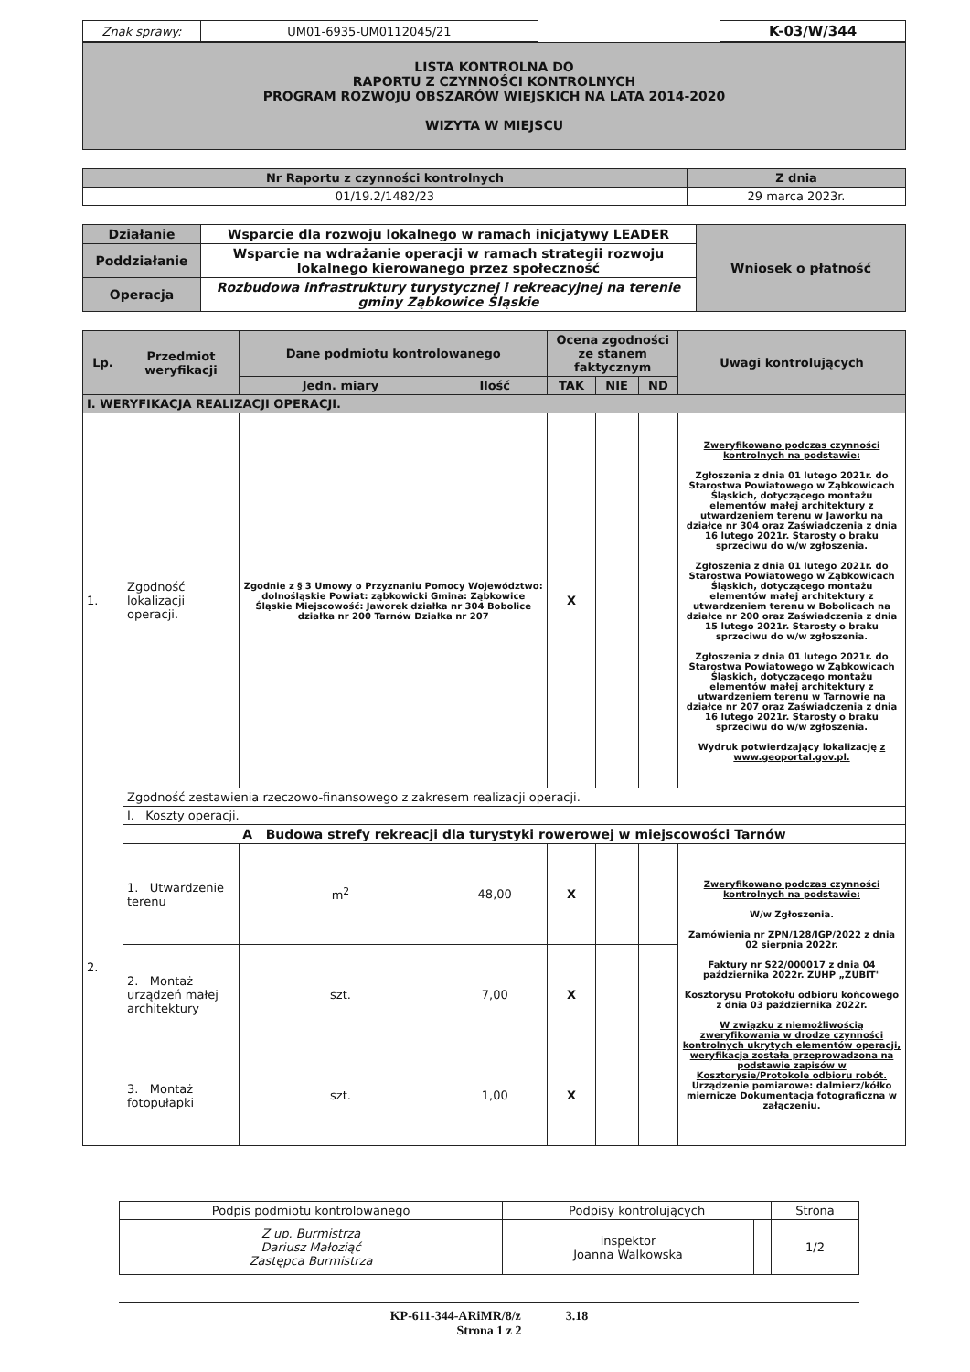| Znak sprawy: | UM01-6935-UM0112045/21 | | K-03/W/344 |
LISTA KONTROLNA DO
RAPORTU Z CZYNNOŚCI KONTROLNYCH
PROGRAM ROZWOJU OBSZARÓW WIEJSKICH NA LATA 2014-2020
WIZYTA W MIEJSCU
| Nr Raportu z czynności kontrolnych | Z dnia |
| --- | --- |
| 01/19.2/1482/23 | 29 marca 2023r. |
| Działanie | Wsparcie dla rozwoju lokalnego w ramach inicjatywy LEADER | Wniosek o płatność |
| Poddziałanie | Wsparcie na wdrażanie operacji w ramach strategii rozwoju lokalnego kierowanego przez społeczność | |
| Operacja | Rozbudowa infrastruktury turystycznej i rekreacyjnej na terenie gminy Ząbkowice Śląskie | |
| Lp. | Przedmiot weryfikacji | Dane podmiotu kontrolowanego | | Ocena zgodności ze stanem faktycznym | | | Uwagi kontrolujących |
| --- | --- | --- | --- | --- | --- | --- | --- |
| | | Jedn. miary | Ilość | TAK | NIE | ND | |
| I. WERYFIKACJA REALIZACJI OPERACJI. | | | | | | | |
| 1. | Zgodność lokalizacji operacji. | Zgodnie z § 3 Umowy o Przyznaniu Pomocy Województwo: dolnośląskie Powiat: ząbkowicki Gmina: Ząbkowice Śląskie Miejscowość: Jaworek działka nr 304 Bobolice działka nr 200 Tarnów Działka nr 207 | | X | | | Zweryfikowano podczas czynności kontrolnych na podstawie: Zgłoszenia z dnia 01 lutego 2021r. do Starostwa Powiatowego w Ząbkowicach Śląskich, dotyczącego montażu elementów małej architektury z utwardzeniem terenu w Jaworku na działce nr 304 oraz Zaświadczenia z dnia 16 lutego 2021r. Starosty o braku sprzeciwu do w/w zgłoszenia. Zgłoszenia z dnia 01 lutego 2021r. do Starostwa Powiatowego w Ząbkowicach Śląskich, dotyczącego montażu elementów małej architektury z utwardzeniem terenu w Bobolicach na działce nr 200 oraz Zaświadczenia z dnia 15 lutego 2021r. Starosty o braku sprzeciwu do w/w zgłoszenia. Zgłoszenia z dnia 01 lutego 2021r. do Starostwa Powiatowego w Ząbkowicach Śląskich, dotyczącego montażu elementów małej architektury z utwardzeniem terenu w Tarnowie na działce nr 207 oraz Zaświadczenia z dnia 16 lutego 2021r. Starosty o braku sprzeciwu do w/w zgłoszenia. Wydruk potwierdzający lokalizację z www.geoportal.gov.pl. |
| 2. | Zgodność zestawienia rzeczowo-finansowego z zakresem realizacji operacji. | | | | | | |
| | I. Koszty operacji. | | | | | | |
| | A Budowa strefy rekreacji dla turystyki rowerowej w miejscowości Tarnów | | | | | | |
| | 1. Utwardzenie terenu | m<sup>2</sup> | 48,00 | X | | | Zweryfikowano podczas czynności kontrolnych na podstawie: W/w Zgłoszenia. Zamówienia nr ZPN/128/IGP/2022 z dnia 02 sierpnia 2022r. Faktury nr S22/000017 z dnia 04 października 2022r. ZUHP „ZUBIT" Kosztorysu Protokołu odbioru końcowego z dnia 03 października 2022r. W związku z niemożliwością zweryfikowania w drodze czynności kontrolnych ukrytych elementów operacji, weryfikacja została przeprowadzona na podstawie zapisów w Kosztorysie/Protokole odbioru robót. Urządzenie pomiarowe: dalmierz/kółko miernicze Dokumentacja fotograficzna w załączeniu. |
| | 2. Montaż urządzeń małej architektury | szt. | 7,00 | X | | | |
| | 3. Montaż fotopułapki | szt. | 1,00 | X | | | |
| Podpis podmiotu kontrolowanego | Podpisy kontrolujących | | Strona |
| Z up. Burmistrza Dariusz Małoziąć Zastępca Burmistrza | inspektor Joanna Walkowska | | 1/2 |
KP-611-344-ARiMR/8/z 3.18
Strona 1 z 2